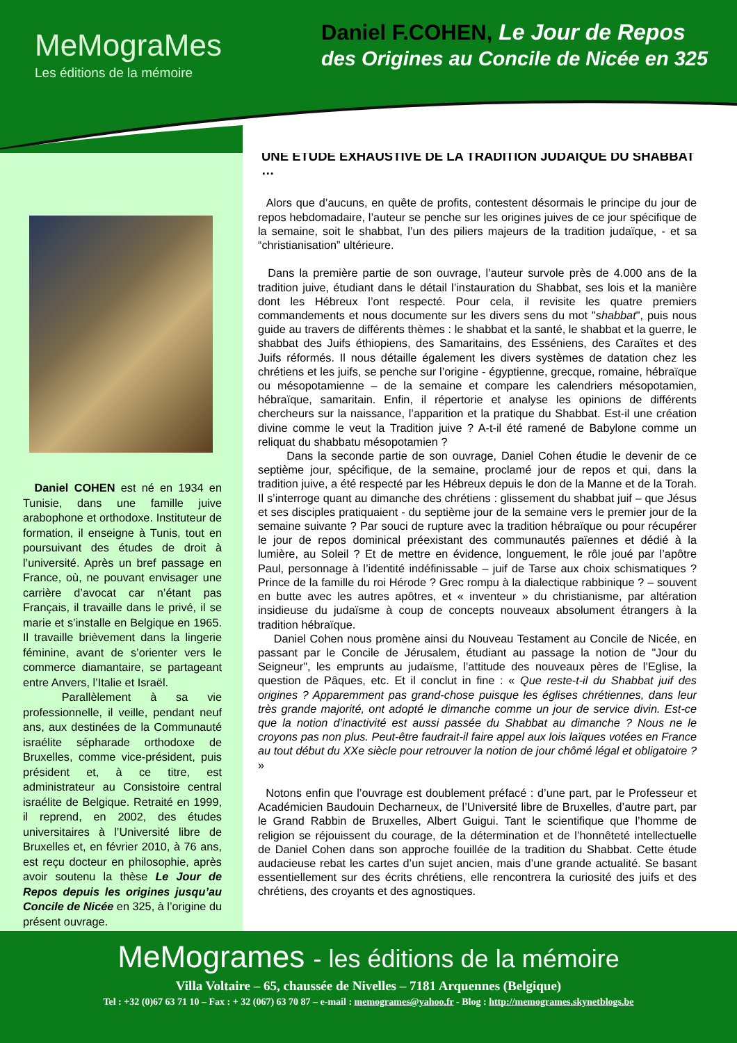MeMograMes
Les éditions de la mémoire
Daniel F.COHEN, Le Jour de Repos
des Origines au Concile de Nicée en 325
Daniel COHEN est né en 1934 en Tunisie, dans une famille juive arabophone et orthodoxe. Instituteur de formation, il enseigne à Tunis, tout en poursuivant des études de droit à l’université. Après un bref passage en France, où, ne pouvant envisager une carrière d’avocat car n’étant pas Français, il travaille dans le privé, il se marie et s’installe en Belgique en 1965. Il travaille brièvement dans la lingerie féminine, avant de s’orienter vers le commerce diamantaire, se partageant entre Anvers, l’Italie et Israël.
Parallèlement à sa vie professionnelle, il veille, pendant neuf ans, aux destinées de la Communauté israélite sépharade orthodoxe de Bruxelles, comme vice-président, puis président et, à ce titre, est administrateur au Consistoire central israélite de Belgique. Retraité en 1999, il reprend, en 2002, des études universitaires à l’Université libre de Bruxelles et, en février 2010, à 76 ans, est reçu docteur en philosophie, après avoir soutenu la thèse Le Jour de Repos depuis les origines jusqu’au Concile de Nicée en 325, à l’origine du présent ouvrage.
UNE ETUDE EXHAUSTIVE DE LA TRADITION JUDAÏQUE DU SHABBAT …
Alors que d’aucuns, en quête de profits, contestent désormais le principe du jour de repos hebdomadaire, l’auteur se penche sur les origines juives de ce jour spécifique de la semaine, soit le shabbat, l’un des piliers majeurs de la tradition judaïque, - et sa “christianisation” ultérieure.
Dans la première partie de son ouvrage, l’auteur survole près de 4.000 ans de la tradition juive, étudiant dans le détail l’instauration du Shabbat, ses lois et la manière dont les Hébreux l’ont respecté. Pour cela, il revisite les quatre premiers commandements et nous documente sur les divers sens du mot "shabbat", puis nous guide au travers de différents thèmes : le shabbat et la santé, le shabbat et la guerre, le shabbat des Juifs éthiopiens, des Samaritains, des Esséniens, des Caraïtes et des Juifs réformés. Il nous détaille également les divers systèmes de datation chez les chrétiens et les juifs, se penche sur l’origine - égyptienne, grecque, romaine, hébraïque ou mésopotamienne – de la semaine et compare les calendriers mésopotamien, hébraïque, samaritain. Enfin, il répertorie et analyse les opinions de différents chercheurs sur la naissance, l’apparition et la pratique du Shabbat. Est-il une création divine comme le veut la Tradition juive ? A-t-il été ramené de Babylone comme un reliquat du shabbatu mésopotamien ?
Dans la seconde partie de son ouvrage, Daniel Cohen étudie le devenir de ce septième jour, spécifique, de la semaine, proclamé jour de repos et qui, dans la tradition juive, a été respecté par les Hébreux depuis le don de la Manne et de la Torah. Il s’interroge quant au dimanche des chrétiens : glissement du shabbat juif – que Jésus et ses disciples pratiquaient - du septième jour de la semaine vers le premier jour de la semaine suivante ? Par souci de rupture avec la tradition hébraïque ou pour récupérer le jour de repos dominical préexistant des communautés païennes et dédié à la lumière, au Soleil ? Et de mettre en évidence, longuement, le rôle joué par l’apôtre Paul, personnage à l’identité indéfinissable – juif de Tarse aux choix schismatiques ? Prince de la famille du roi Hérode ? Grec rompu à la dialectique rabbinique ? – souvent en butte avec les autres apôtres, et « inventeur » du christianisme, par altération insidieuse du judaïsme à coup de concepts nouveaux absolument étrangers à la tradition hébraïque.
Daniel Cohen nous promène ainsi du Nouveau Testament au Concile de Nicée, en passant par le Concile de Jérusalem, étudiant au passage la notion de "Jour du Seigneur", les emprunts au judaïsme, l’attitude des nouveaux pères de l’Eglise, la question de Pâques, etc. Et il conclut in fine : « Que reste-t-il du Shabbat juif des origines ? Apparemment pas grand-chose puisque les églises chrétiennes, dans leur très grande majorité, ont adopté le dimanche comme un jour de service divin. Est-ce que la notion d’inactivité est aussi passée du Shabbat au dimanche ? Nous ne le croyons pas non plus. Peut-être faudrait-il faire appel aux lois laïques votées en France au tout début du XXe siècle pour retrouver la notion de jour chômé légal et obligatoire ? »
Notons enfin que l’ouvrage est doublement préfacé : d’une part, par le Professeur et Académicien Baudouin Decharneux, de l’Université libre de Bruxelles, d’autre part, par le Grand Rabbin de Bruxelles, Albert Guigui. Tant le scientifique que l’homme de religion se réjouissent du courage, de la détermination et de l’honnêteté intellectuelle de Daniel Cohen dans son approche fouillée de la tradition du Shabbat. Cette étude audacieuse rebat les cartes d’un sujet ancien, mais d’une grande actualité. Se basant essentiellement sur des écrits chrétiens, elle rencontrera la curiosité des juifs et des chrétiens, des croyants et des agnostiques.
MeMogrames - les éditions de la mémoire
Villa Voltaire – 65, chaussée de Nivelles – 7181 Arquennes (Belgique)
Tel : +32 (0)67 63 71 10 – Fax : + 32 (067) 63 70 87 – e-mail : memogrames@yahoo.fr - Blog : http://memogrames.skynetblogs.be